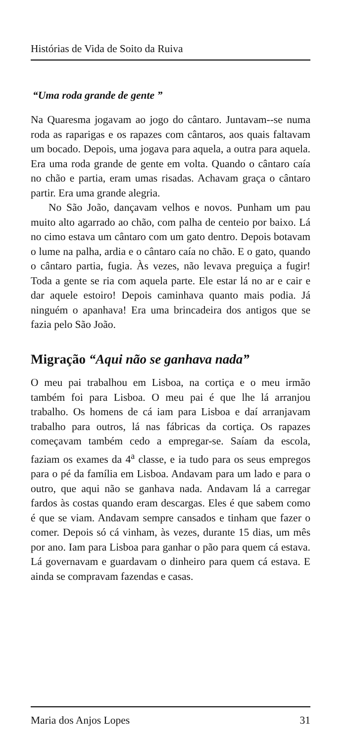Histórias de Vida de Soito da Ruiva
“Uma roda grande de gente ”
Na Quaresma jogavam ao jogo do cântaro. Juntavam--se numa roda as raparigas e os rapazes com cântaros, aos quais faltavam um bocado. Depois, uma jogava para aquela, a outra para aquela. Era uma roda grande de gente em volta. Quando o cântaro caía no chão e partia, eram umas risadas. Achavam graça o cântaro partir. Era uma grande alegria.
No São João, dançavam velhos e novos. Punham um pau muito alto agarrado ao chão, com palha de centeio por baixo. Lá no cimo estava um cântaro com um gato dentro. Depois botavam o lume na palha, ardia e o cântaro caía no chão. E o gato, quando o cântaro partia, fugia. Às vezes, não levava preguiça a fugir! Toda a gente se ria com aquela parte. Ele estar lá no ar e cair e dar aquele estoiro! Depois caminhava quanto mais podia. Já ninguém o apanhava! Era uma brincadeira dos antigos que se fazia pelo São João.
Migração “Aqui não se ganhava nada”
O meu pai trabalhou em Lisboa, na cortiça e o meu irmão também foi para Lisboa. O meu pai é que lhe lá arranjou trabalho. Os homens de cá iam para Lisboa e daí arranjavam trabalho para outros, lá nas fábricas da cortiça. Os rapazes começavam também cedo a empregar-se. Saíam da escola, faziam os exames da 4<sup>a</sup> classe, e ia tudo para os seus empregos para o pé da família em Lisboa. Andavam para um lado e para o outro, que aqui não se ganhava nada. Andavam lá a carregar fardos às costas quando eram descargas. Eles é que sabem como é que se viam. Andavam sempre cansados e tinham que fazer o comer. Depois só cá vinham, às vezes, durante 15 dias, um mês por ano. Iam para Lisboa para ganhar o pão para quem cá estava. Lá governavam e guardavam o dinheiro para quem cá estava. E ainda se compravam fazendas e casas.
Maria dos Anjos Lopes 31